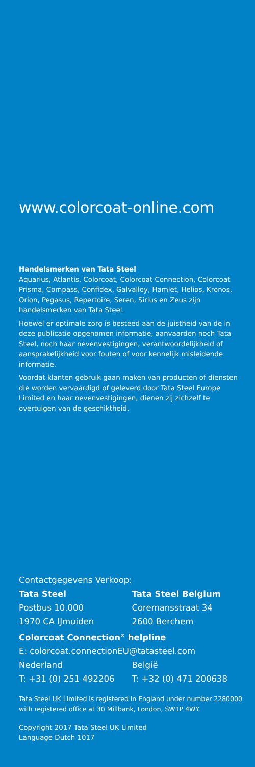www.colorcoat-online.com
Handelsmerken van Tata Steel
Aquarius, Atlantis, Colorcoat, Colorcoat Connection, Colorcoat Prisma, Compass, Confidex, Galvalloy, Hamlet, Helios, Kronos, Orion, Pegasus, Repertoire, Seren, Sirius en Zeus zijn handelsmerken van Tata Steel.
Hoewel er optimale zorg is besteed aan de juistheid van de in deze publicatie opgenomen informatie, aanvaarden noch Tata Steel, noch haar nevenvestigingen, verantwoordelijkheid of aansprakelijkheid voor fouten of voor kennelijk misleidende informatie.
Voordat klanten gebruik gaan maken van producten of diensten die worden vervaardigd of geleverd door Tata Steel Europe Limited en haar nevenvestigingen, dienen zij zichzelf te overtuigen van de geschiktheid.
Contactgegevens Verkoop:
Tata Steel
Postbus 10.000
1970 CA IJmuiden
Tata Steel Belgium
Coremansstraat 34
2600 Berchem
Colorcoat Connection<sup>®</sup> helpline
E: colorcoat.connectionEU@tatasteel.com
Nederland
T: +31 (0) 251 492206
België
T: +32 (0) 471 200638
Tata Steel UK Limited is registered in England under number 2280000 with registered office at 30 Millbank, London, SW1P 4WY.
Copyright 2017 Tata Steel UK Limited
Language Dutch 1017